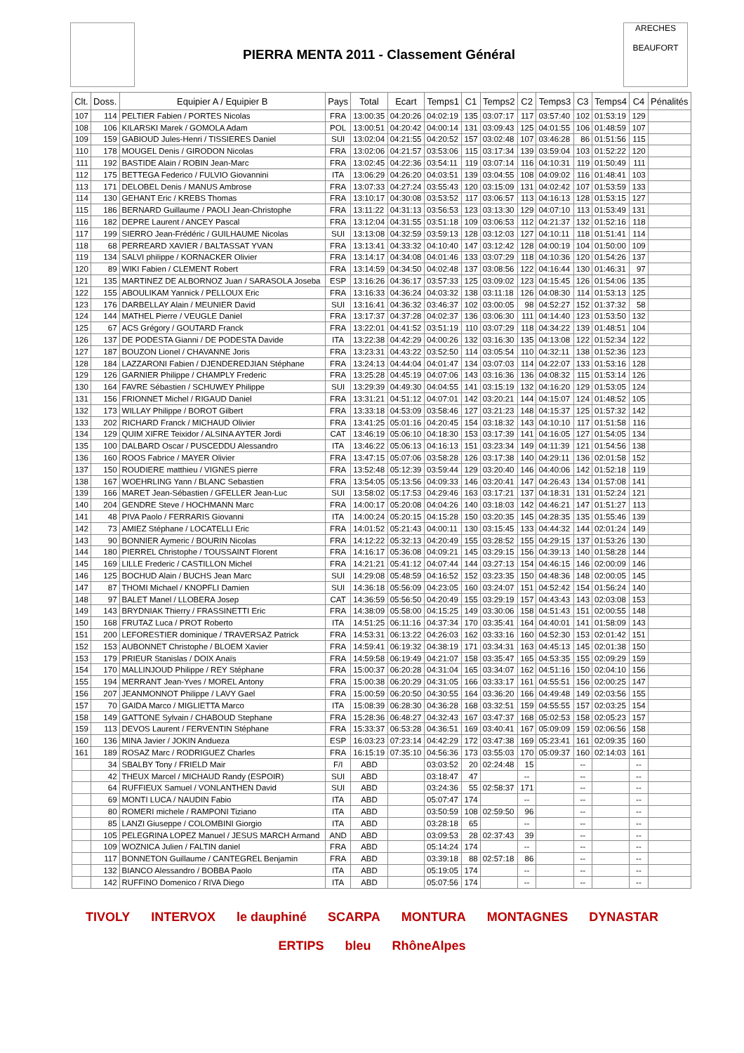PIERRA MENTA 2011 - Classement Général
ARECHES
BEAUFORT
| Clt. | Doss. | Equipier A / Equipier B | Pays | Total | Ecart | Temps1 | C1 | Temps2 | C2 | Temps3 | C3 | Temps4 | C4 | Pénalités |
| --- | --- | --- | --- | --- | --- | --- | --- | --- | --- | --- | --- | --- | --- | --- |
| 107 | 114 | PELTIER Fabien / PORTES Nicolas | FRA | 13:00:35 | 04:20:26 | 04:02:19 | 135 | 03:07:17 | 117 | 03:57:40 | 102 | 01:53:19 | 129 | |
| 108 | 106 | KILARSKI Marek / GOMOLA Adam | POL | 13:00:51 | 04:20:42 | 04:00:14 | 131 | 03:09:43 | 125 | 04:01:55 | 106 | 01:48:59 | 107 | |
| 109 | 159 | GABIOUD Jules-Henri / TISSIERES Daniel | SUI | 13:02:04 | 04:21:55 | 04:20:52 | 157 | 03:02:48 | 107 | 03:46:28 | 86 | 01:51:56 | 115 | |
| 110 | 178 | MOUGEL Denis / GIRODON Nicolas | FRA | 13:02:06 | 04:21:57 | 03:53:06 | 115 | 03:17:34 | 139 | 03:59:04 | 103 | 01:52:22 | 120 | |
| 111 | 192 | BASTIDE Alain / ROBIN Jean-Marc | FRA | 13:02:45 | 04:22:36 | 03:54:11 | 119 | 03:07:14 | 116 | 04:10:31 | 119 | 01:50:49 | 111 | |
| 112 | 175 | BETTEGA Federico / FULVIO Giovannini | ITA | 13:06:29 | 04:26:20 | 04:03:51 | 139 | 03:04:55 | 108 | 04:09:02 | 116 | 01:48:41 | 103 | |
| 113 | 171 | DELOBEL Denis / MANUS Ambrose | FRA | 13:07:33 | 04:27:24 | 03:55:43 | 120 | 03:15:09 | 131 | 04:02:42 | 107 | 01:53:59 | 133 | |
| 114 | 130 | GEHANT Eric / KREBS Thomas | FRA | 13:10:17 | 04:30:08 | 03:53:52 | 117 | 03:06:57 | 113 | 04:16:13 | 128 | 01:53:15 | 127 | |
| 115 | 186 | BERNARD Guillaume / PAOLI Jean-Christophe | FRA | 13:11:22 | 04:31:13 | 03:56:53 | 123 | 03:13:30 | 129 | 04:07:10 | 113 | 01:53:49 | 131 | |
| 116 | 182 | DEPRE Laurent / ANCEY Pascal | FRA | 13:12:04 | 04:31:55 | 03:51:18 | 109 | 03:06:53 | 112 | 04:21:37 | 132 | 01:52:16 | 118 | |
| 117 | 199 | SIERRO Jean-Frédéric / GUILHAUME Nicolas | SUI | 13:13:08 | 04:32:59 | 03:59:13 | 128 | 03:12:03 | 127 | 04:10:11 | 118 | 01:51:41 | 114 | |
| 118 | 68 | PERREARD XAVIER / BALTASSAT YVAN | FRA | 13:13:41 | 04:33:32 | 04:10:40 | 147 | 03:12:42 | 128 | 04:00:19 | 104 | 01:50:00 | 109 | |
| 119 | 134 | SALVI philippe / KORNACKER Olivier | FRA | 13:14:17 | 04:34:08 | 04:01:46 | 133 | 03:07:29 | 118 | 04:10:36 | 120 | 01:54:26 | 137 | |
| 120 | 89 | WIKI Fabien / CLEMENT Robert | FRA | 13:14:59 | 04:34:50 | 04:02:48 | 137 | 03:08:56 | 122 | 04:16:44 | 130 | 01:46:31 | 97 | |
| 121 | 135 | MARTINEZ DE ALBORNOZ Juan / SARASOLA Joseba | ESP | 13:16:26 | 04:36:17 | 03:57:33 | 125 | 03:09:02 | 123 | 04:15:45 | 126 | 01:54:06 | 135 | |
| 122 | 155 | ABOULIKAM Yannick / PELLOUX Eric | FRA | 13:16:33 | 04:36:24 | 04:03:32 | 138 | 03:11:18 | 126 | 04:08:30 | 114 | 01:53:13 | 125 | |
| 123 | 176 | DARBELLAY Alain / MEUNIER David | SUI | 13:16:41 | 04:36:32 | 03:46:37 | 102 | 03:00:05 | 98 | 04:52:27 | 152 | 01:37:32 | 58 | |
| 124 | 144 | MATHEL Pierre / VEUGLE Daniel | FRA | 13:17:37 | 04:37:28 | 04:02:37 | 136 | 03:06:30 | 111 | 04:14:40 | 123 | 01:53:50 | 132 | |
| 125 | 67 | ACS Grégory / GOUTARD Franck | FRA | 13:22:01 | 04:41:52 | 03:51:19 | 110 | 03:07:29 | 118 | 04:34:22 | 139 | 01:48:51 | 104 | |
| 126 | 137 | DE PODESTA Gianni / DE PODESTA Davide | ITA | 13:22:38 | 04:42:29 | 04:00:26 | 132 | 03:16:30 | 135 | 04:13:08 | 122 | 01:52:34 | 122 | |
| 127 | 187 | BOUZON Lionel / CHAVANNE Joris | FRA | 13:23:31 | 04:43:22 | 03:52:50 | 114 | 03:05:54 | 110 | 04:32:11 | 138 | 01:52:36 | 123 | |
| 128 | 184 | LAZZARONI Fabien / DJENDEREDJIAN Stéphane | FRA | 13:24:13 | 04:44:04 | 04:01:47 | 134 | 03:07:03 | 114 | 04:22:07 | 133 | 01:53:16 | 128 | |
| 129 | 126 | GARNIER Philippe / CHAMPLY Frederic | FRA | 13:25:28 | 04:45:19 | 04:07:06 | 143 | 03:16:36 | 136 | 04:08:32 | 115 | 01:53:14 | 126 | |
| 130 | 164 | FAVRE Sébastien / SCHUWEY Philippe | SUI | 13:29:39 | 04:49:30 | 04:04:55 | 141 | 03:15:19 | 132 | 04:16:20 | 129 | 01:53:05 | 124 | |
| 131 | 156 | FRIONNET Michel / RIGAUD Daniel | FRA | 13:31:21 | 04:51:12 | 04:07:01 | 142 | 03:20:21 | 144 | 04:15:07 | 124 | 01:48:52 | 105 | |
| 132 | 173 | WILLAY Philippe / BOROT Gilbert | FRA | 13:33:18 | 04:53:09 | 03:58:46 | 127 | 03:21:23 | 148 | 04:15:37 | 125 | 01:57:32 | 142 | |
| 133 | 202 | RICHARD Franck / MICHAUD Olivier | FRA | 13:41:25 | 05:01:16 | 04:20:45 | 154 | 03:18:32 | 143 | 04:10:10 | 117 | 01:51:58 | 116 | |
| 134 | 129 | QUIM XIFRE Teixidor / ALSINA AYTER Jordi | CAT | 13:46:19 | 05:06:10 | 04:18:30 | 153 | 03:17:39 | 141 | 04:16:05 | 127 | 01:54:05 | 134 | |
| 135 | 100 | DALBARD Oscar / PUSCEDDU Alessandro | ITA | 13:46:22 | 05:06:13 | 04:16:13 | 151 | 03:23:34 | 149 | 04:11:39 | 121 | 01:54:56 | 138 | |
| 136 | 160 | ROOS Fabrice / MAYER Olivier | FRA | 13:47:15 | 05:07:06 | 03:58:28 | 126 | 03:17:38 | 140 | 04:29:11 | 136 | 02:01:58 | 152 | |
| 137 | 150 | ROUDIERE matthieu / VIGNES pierre | FRA | 13:52:48 | 05:12:39 | 03:59:44 | 129 | 03:20:40 | 146 | 04:40:06 | 142 | 01:52:18 | 119 | |
| 138 | 167 | WOEHRLING Yann / BLANC Sebastien | FRA | 13:54:05 | 05:13:56 | 04:09:33 | 146 | 03:20:41 | 147 | 04:26:43 | 134 | 01:57:08 | 141 | |
| 139 | 166 | MARET Jean-Sébastien / GFELLER Jean-Luc | SUI | 13:58:02 | 05:17:53 | 04:29:46 | 163 | 03:17:21 | 137 | 04:18:31 | 131 | 01:52:24 | 121 | |
| 140 | 204 | GENDRE Steve / HOCHMANN Marc | FRA | 14:00:17 | 05:20:08 | 04:04:26 | 140 | 03:18:03 | 142 | 04:46:21 | 147 | 01:51:27 | 113 | |
| 141 | 48 | PIVA Paolo / FERRARIS Giovanni | ITA | 14:00:24 | 05:20:15 | 04:15:28 | 150 | 03:20:35 | 145 | 04:28:35 | 135 | 01:55:46 | 139 | |
| 142 | 73 | AMIEZ Stéphane / LOCATELLI Eric | FRA | 14:01:52 | 05:21:43 | 04:00:11 | 130 | 03:15:45 | 133 | 04:44:32 | 144 | 02:01:24 | 149 | |
| 143 | 90 | BONNIER Aymeric / BOURIN Nicolas | FRA | 14:12:22 | 05:32:13 | 04:20:49 | 155 | 03:28:52 | 155 | 04:29:15 | 137 | 01:53:26 | 130 | |
| 144 | 180 | PIERREL Christophe / TOUSSAINT Florent | FRA | 14:16:17 | 05:36:08 | 04:09:21 | 145 | 03:29:15 | 156 | 04:39:13 | 140 | 01:58:28 | 144 | |
| 145 | 169 | LILLE Frederic / CASTILLON Michel | FRA | 14:21:21 | 05:41:12 | 04:07:44 | 144 | 03:27:13 | 154 | 04:46:15 | 146 | 02:00:09 | 146 | |
| 146 | 125 | BOCHUD Alain / BUCHS Jean Marc | SUI | 14:29:08 | 05:48:59 | 04:16:52 | 152 | 03:23:35 | 150 | 04:48:36 | 148 | 02:00:05 | 145 | |
| 147 | 87 | THOMI Michael / KNOPFLI Damien | SUI | 14:36:18 | 05:56:09 | 04:23:05 | 160 | 03:24:07 | 151 | 04:52:42 | 154 | 01:56:24 | 140 | |
| 148 | 97 | BALET Manel / LLOBERA Josep | CAT | 14:36:59 | 05:56:50 | 04:20:49 | 155 | 03:29:19 | 157 | 04:43:43 | 143 | 02:03:08 | 153 | |
| 149 | 143 | BRYDNIAK Thierry / FRASSINETTI Eric | FRA | 14:38:09 | 05:58:00 | 04:15:25 | 149 | 03:30:06 | 158 | 04:51:43 | 151 | 02:00:55 | 148 | |
| 150 | 168 | FRUTAZ Luca / PROT Roberto | ITA | 14:51:25 | 06:11:16 | 04:37:34 | 170 | 03:35:41 | 164 | 04:40:01 | 141 | 01:58:09 | 143 | |
| 151 | 200 | LEFORESTIER dominique / TRAVERSAZ Patrick | FRA | 14:53:31 | 06:13:22 | 04:26:03 | 162 | 03:33:16 | 160 | 04:52:30 | 153 | 02:01:42 | 151 | |
| 152 | 153 | AUBONNET Christophe / BLOEM Xavier | FRA | 14:59:41 | 06:19:32 | 04:38:19 | 171 | 03:34:31 | 163 | 04:45:13 | 145 | 02:01:38 | 150 | |
| 153 | 179 | PRIEUR Stanislas / DOIX Anaïs | FRA | 14:59:58 | 06:19:49 | 04:21:07 | 158 | 03:35:47 | 165 | 04:53:35 | 155 | 02:09:29 | 159 | |
| 154 | 170 | MALLINJOUD Philippe / REY Stéphane | FRA | 15:00:37 | 06:20:28 | 04:31:04 | 165 | 03:34:07 | 162 | 04:51:16 | 150 | 02:04:10 | 156 | |
| 155 | 194 | MERRANT Jean-Yves / MOREL Antony | FRA | 15:00:38 | 06:20:29 | 04:31:05 | 166 | 03:33:17 | 161 | 04:55:51 | 156 | 02:00:25 | 147 | |
| 156 | 207 | JEANMONNOT Philippe / LAVY Gael | FRA | 15:00:59 | 06:20:50 | 04:30:55 | 164 | 03:36:20 | 166 | 04:49:48 | 149 | 02:03:56 | 155 | |
| 157 | 70 | GAIDA Marco / MIGLIETTA Marco | ITA | 15:08:39 | 06:28:30 | 04:36:28 | 168 | 03:32:51 | 159 | 04:55:55 | 157 | 02:03:25 | 154 | |
| 158 | 149 | GATTONE Sylvain / CHABOUD Stephane | FRA | 15:28:36 | 06:48:27 | 04:32:43 | 167 | 03:47:37 | 168 | 05:02:53 | 158 | 02:05:23 | 157 | |
| 159 | 113 | DEVOS Laurent / FERVENTIN Stéphane | FRA | 15:33:37 | 06:53:28 | 04:36:51 | 169 | 03:40:41 | 167 | 05:09:09 | 159 | 02:06:56 | 158 | |
| 160 | 136 | MINA Javier / JOKIN Andueza | ESP | 16:03:23 | 07:23:14 | 04:42:29 | 172 | 03:47:38 | 169 | 05:23:41 | 161 | 02:09:35 | 160 | |
| 161 | 189 | ROSAZ Marc / RODRIGUEZ Charles | FRA | 16:15:19 | 07:35:10 | 04:56:36 | 173 | 03:55:03 | 170 | 05:09:37 | 160 | 02:14:03 | 161 | |
| | 34 | SBALBY Tony / FRIELD Mair | F/I | ABD | | 03:03:52 | 20 | 02:24:48 | 15 | | -- | | -- | |
| | 42 | THEUX Marcel / MICHAUD Randy (ESPOIR) | SUI | ABD | | 03:18:47 | 47 | | -- | | -- | | -- | |
| | 64 | RUFFIEUX Samuel / VONLANTHEN David | SUI | ABD | | 03:24:36 | 55 | 02:58:37 | 171 | | -- | | -- | |
| | 69 | MONTI LUCA / NAUDIN Fabio | ITA | ABD | | 05:07:47 | 174 | | -- | | -- | | -- | |
| | 80 | ROMERI michele / RAMPONI Tiziano | ITA | ABD | | 03:50:59 | 108 | 02:59:50 | 96 | | -- | | -- | |
| | 85 | LANZI Giuseppe / COLOMBINI Giorgio | ITA | ABD | | 03:28:18 | 65 | | -- | | -- | | -- | |
| | 105 | PELEGRINA LOPEZ Manuel / JESUS MARCH Armand | AND | ABD | | 03:09:53 | 28 | 02:37:43 | 39 | | -- | | -- | |
| | 109 | WOZNICA Julien / FALTIN daniel | FRA | ABD | | 05:14:24 | 174 | | -- | | -- | | -- | |
| | 117 | BONNETON Guillaume / CANTEGREL Benjamin | FRA | ABD | | 03:39:18 | 88 | 02:57:18 | 86 | | -- | | -- | |
| | 132 | BIANCO Alessandro / BOBBA Paolo | ITA | ABD | | 05:19:05 | 174 | | -- | | -- | | -- | |
| | 142 | RUFFINO Domenico / RIVA Diego | ITA | ABD | | 05:07:56 | 174 | | -- | | -- | | -- | |
TIVOLY INTERVOX le dauphiné SCARPA MONTURA MONTAGNES DYNASTAR ERTIPS bleu RhôneAlpes